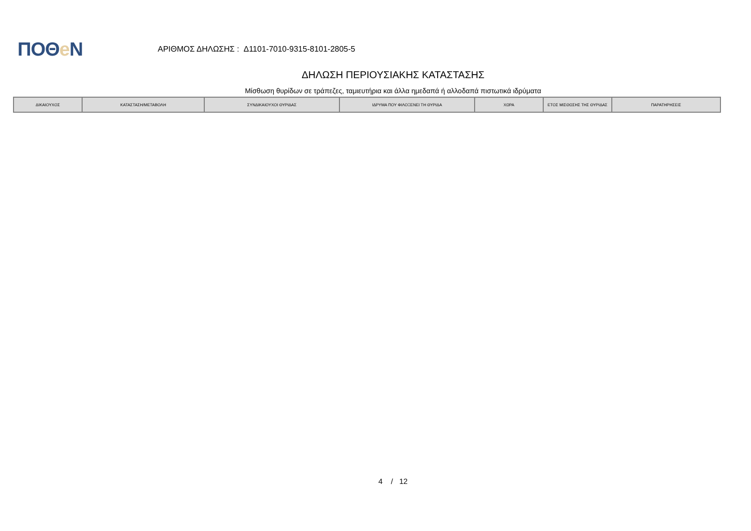ΠΟΘe Ν
ΑΡΙΘΜΟΣ ΔΗΛΩΣΗΣ : Δ1101-7010-9315-8101-2805-5
ΔΗΛΩΣΗ ΠΕΡΙΟΥΣΙΑΚΗΣ ΚΑΤΑΣΤΑΣΗΣ
Μίσθωση θυρίδων σε τράπεζες, ταμιευτήρια και άλλα ημεδαπά ή αλλοδαπά πιστωτικά ιδρύματα
| ΔΙΚΑΙΟΥΧΟΣ | ΚΑΤΑΣΤΑΣΗ/ΜΕΤΑΒΟΛΗ | ΣΥΝΔΙΚΑΙΟΥΧΟΙ ΘΥΡΙΔΑΣ | ΙΔΡΥΜΑ ΠΟΥ ΦΙΛΟΞΕΝΕΙ ΤΗ ΘΥΡΙΔΑ | ΧΩΡΑ | ΕΤΟΣ ΜΙΣΘΩΣΗΣ ΤΗΣ ΘΥΡΙΔΑΣ | ΠΑΡΑΤΗΡΗΣΕΙΣ |
| --- | --- | --- | --- | --- | --- | --- |
4 / 12